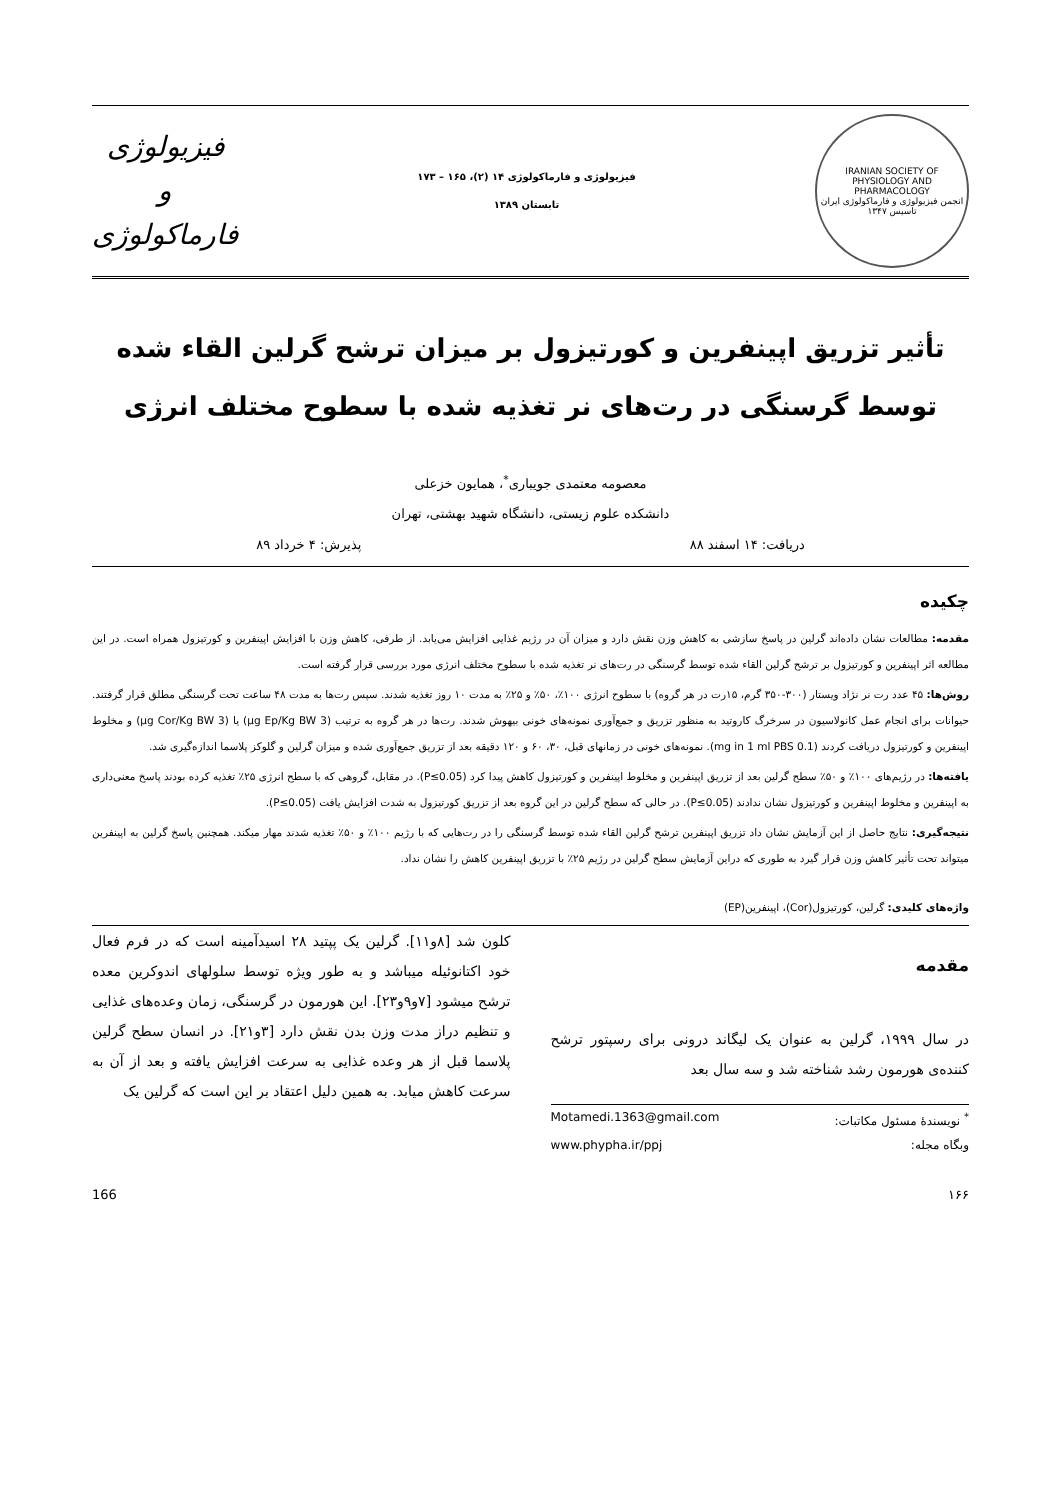IRANIAN SOCIETY OF PHYSIOLOGY AND PHARMACOLOGY
انجمن فیزیولوژی و فارماکولوژی ایران
تاسیس ۱۳۴۷
فیزیولوژی و فارماکولوژی ۱۴ (۲)، ۱۶۵ – ۱۷۳
تابستان ۱۳۸۹
فیزیولوژی
و
فارماکولوژی
تأثیر تزریق اپینفرین و کورتیزول بر میزان ترشح گرلین القاء شده توسط گرسنگی در رت‌های نر تغذیه شده با سطوح مختلف انرژی
معصومه معتمدی جویباری<sup>*</sup>، همایون خزعلی
دانشکده علوم زیستی، دانشگاه شهید بهشتی، تهران
دریافت: ۱۴ اسفند ۸۸ پذیرش: ۴ خرداد ۸۹
چکیده
مقدمه: مطالعات نشان داده‌اند گرلین در پاسخ سازشی به کاهش وزن نقش دارد و میزان آن در رژیم غذایی افزایش می‌یابد. از طرفی، کاهش وزن با افزایش اپینفرین و کورتیزول همراه است. در این مطالعه اثر اپینفرین و کورتیزول بر ترشح گرلین القاء شده توسط گرسنگی در رت‌های نر تغذیه شده با سطوح مختلف انرژی مورد بررسی قرار گرفته است.
روش‌ها: ۴۵ عدد رت نر نژاد ویستار (۳۰۰-۳۵۰ گرم، ۱۵رت در هر گروه) با سطوح انرژی ۱۰۰٪، ۵۰٪ و ۲۵٪ به مدت ۱۰ روز تغذیه شدند. سپس رت‌ها به مدت ۴۸ ساعت تحت گرسنگی مطلق قرار گرفتند. حیوانات برای انجام عمل کانولاسیون در سرخرگ کاروتید به منظور تزریق و جمع‌آوری نمونه‌های خونی بیهوش شدند. رت‌ها در هر گروه به ترتیب (3 µg Ep/Kg BW) یا (3 µg Cor/Kg BW) و مخلوط اپینفرین و کورتیزول دریافت کردند (0.1 mg in 1 ml PBS). نمونه‌های خونی در زمانهای قبل، ۳۰، ۶۰ و ۱۲۰ دقیقه بعد از تزریق جمع‌آوری شده و میزان گرلین و گلوکز پلاسما اندازه‌گیری شد.
یافته‌ها: در رژیم‌های ۱۰۰٪ و ۵۰٪ سطح گرلین بعد از تزریق اپینفرین و مخلوط اپینفرین و کورتیزول کاهش پیدا کرد (P≤0.05). در مقابل، گروهی که با سطح انرژی ۲۵٪ تغذیه کرده بودند پاسخ معنی‌داری به اپینفرین و مخلوط اپینفرین و کورتیزول نشان ندادند (P≤0.05). در حالی که سطح گرلین در این گروه بعد از تزریق کورتیزول به شدت افزایش یافت (P≤0.05).
نتیجه‌گیری: نتایج حاصل از این آزمایش نشان داد تزریق اپینفرین ترشح گرلین القاء شده توسط گرسنگی را در رت‌هایی که با رژیم ۱۰۰٪ و ۵۰٪ تغذیه شدند مهار میکند. همچنین پاسخ گرلین به اپینفرین میتواند تحت تأثیر کاهش وزن قرار گیرد به طوری که دراین آزمایش سطح گرلین در رژیم ۲۵٪ با تزریق اپینفرین کاهش را نشان نداد.
واژه‌های کلیدی: گرلین، کورتیزول(Cor)، اپینفرین(EP)
مقدمه
در سال ۱۹۹۹، گرلین به عنوان یک لیگاند درونی برای رسپتور ترشح کننده‌ی هورمون رشد شناخته شد و سه سال بعد
<sup>*</sup> نویسندهٔ مسئول مکاتبات: Motamedi.1363@gmail.com
وبگاه مجله: www.phypha.ir/ppj
کلون شد [۸و۱۱]. گرلین یک پپتید ۲۸ اسیدآمینه است که در فرم فعال خود اکتانوئیله میباشد و به طور ویژه توسط سلولهای اندوکرین معده ترشح میشود [۷و۹و۲۳]. این هورمون در گرسنگی، زمان وعده‌های غذایی و تنظیم دراز مدت وزن بدن نقش دارد [۳و۲۱]. در انسان سطح گرلین پلاسما قبل از هر وعده غذایی به سرعت افزایش یافته و بعد از آن به سرعت کاهش میابد. به همین دلیل اعتقاد بر این است که گرلین یک
۱۶۶ 166